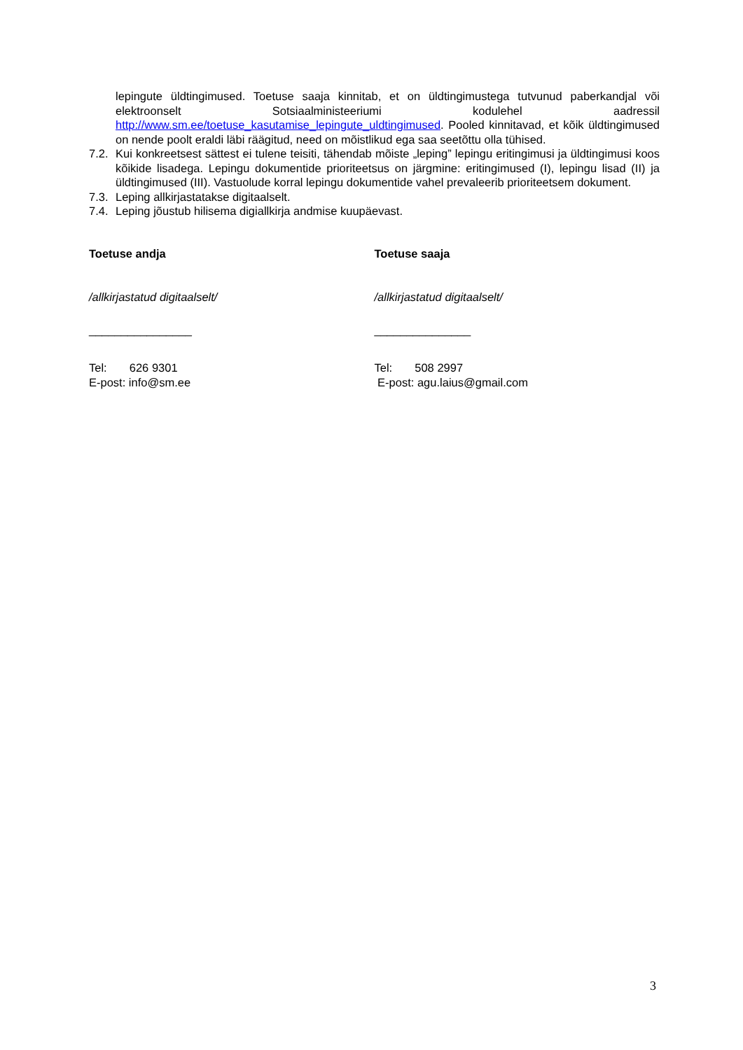lepingute üldtingimused. Toetuse saaja kinnitab, et on üldtingimustega tutvunud paberkandjal või elektroonselt Sotsiaalministeeriumi kodulehel aadressil http://www.sm.ee/toetuse_kasutamise_lepingute_uldtingimused. Pooled kinnitavad, et kõik üldtingimused on nende poolt eraldi läbi räägitud, need on mõistlikud ega saa seetõttu olla tühised.
7.2. Kui konkreetsest sättest ei tulene teisiti, tähendab mõiste „leping” lepingu eritingimusi ja üldtingimusi koos kõikide lisadega. Lepingu dokumentide prioriteetsus on järgmine: eritingimused (I), lepingu lisad (II) ja üldtingimused (III). Vastuolude korral lepingu dokumentide vahel prevaleerib prioriteetsem dokument.
7.3. Leping allkirjastatakse digitaalselt.
7.4. Leping jõustub hilisema digiallkirja andmise kuupäevast.
Toetuse andja
/allkirjastatud digitaalselt/
________________
Tel: 626 9301
E-post: info@sm.ee
Toetuse saaja
/allkirjastatud digitaalselt/
_______________
Tel: 508 2997
E-post: agu.laius@gmail.com
3